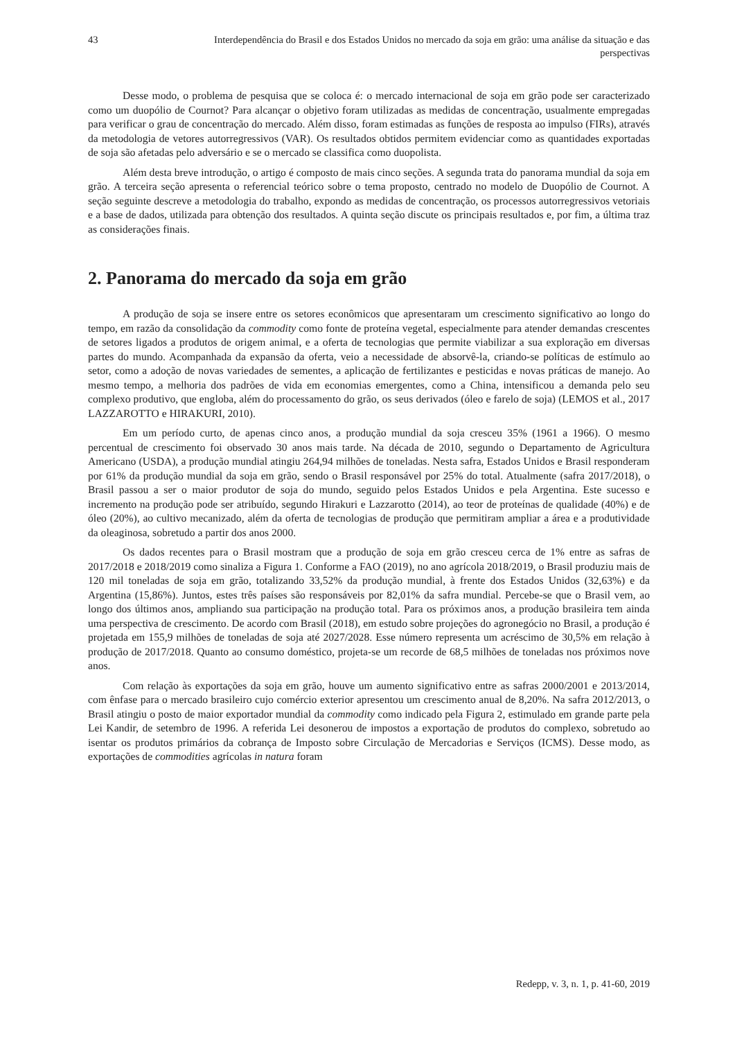43 Interdependência do Brasil e dos Estados Unidos no mercado da soja em grão: uma análise da situação e das perspectivas
Desse modo, o problema de pesquisa que se coloca é: o mercado internacional de soja em grão pode ser caracterizado como um duopólio de Cournot? Para alcançar o objetivo foram utilizadas as medidas de concentração, usualmente empregadas para verificar o grau de concentração do mercado. Além disso, foram estimadas as funções de resposta ao impulso (FIRs), através da metodologia de vetores autorregressivos (VAR). Os resultados obtidos permitem evidenciar como as quantidades exportadas de soja são afetadas pelo adversário e se o mercado se classifica como duopolista.
Além desta breve introdução, o artigo é composto de mais cinco seções. A segunda trata do panorama mundial da soja em grão. A terceira seção apresenta o referencial teórico sobre o tema proposto, centrado no modelo de Duopólio de Cournot. A seção seguinte descreve a metodologia do trabalho, expondo as medidas de concentração, os processos autorregressivos vetoriais e a base de dados, utilizada para obtenção dos resultados. A quinta seção discute os principais resultados e, por fim, a última traz as considerações finais.
2. Panorama do mercado da soja em grão
A produção de soja se insere entre os setores econômicos que apresentaram um crescimento significativo ao longo do tempo, em razão da consolidação da commodity como fonte de proteína vegetal, especialmente para atender demandas crescentes de setores ligados a produtos de origem animal, e a oferta de tecnologias que permite viabilizar a sua exploração em diversas partes do mundo. Acompanhada da expansão da oferta, veio a necessidade de absorvê-la, criando-se políticas de estímulo ao setor, como a adoção de novas variedades de sementes, a aplicação de fertilizantes e pesticidas e novas práticas de manejo. Ao mesmo tempo, a melhoria dos padrões de vida em economias emergentes, como a China, intensificou a demanda pelo seu complexo produtivo, que engloba, além do processamento do grão, os seus derivados (óleo e farelo de soja) (LEMOS et al., 2017 LAZZAROTTO e HIRAKURI, 2010).
Em um período curto, de apenas cinco anos, a produção mundial da soja cresceu 35% (1961 a 1966). O mesmo percentual de crescimento foi observado 30 anos mais tarde. Na década de 2010, segundo o Departamento de Agricultura Americano (USDA), a produção mundial atingiu 264,94 milhões de toneladas. Nesta safra, Estados Unidos e Brasil responderam por 61% da produção mundial da soja em grão, sendo o Brasil responsável por 25% do total. Atualmente (safra 2017/2018), o Brasil passou a ser o maior produtor de soja do mundo, seguido pelos Estados Unidos e pela Argentina. Este sucesso e incremento na produção pode ser atribuído, segundo Hirakuri e Lazzarotto (2014), ao teor de proteínas de qualidade (40%) e de óleo (20%), ao cultivo mecanizado, além da oferta de tecnologias de produção que permitiram ampliar a área e a produtividade da oleaginosa, sobretudo a partir dos anos 2000.
Os dados recentes para o Brasil mostram que a produção de soja em grão cresceu cerca de 1% entre as safras de 2017/2018 e 2018/2019 como sinaliza a Figura 1. Conforme a FAO (2019), no ano agrícola 2018/2019, o Brasil produziu mais de 120 mil toneladas de soja em grão, totalizando 33,52% da produção mundial, à frente dos Estados Unidos (32,63%) e da Argentina (15,86%). Juntos, estes três países são responsáveis por 82,01% da safra mundial. Percebe-se que o Brasil vem, ao longo dos últimos anos, ampliando sua participação na produção total. Para os próximos anos, a produção brasileira tem ainda uma perspectiva de crescimento. De acordo com Brasil (2018), em estudo sobre projeções do agronegócio no Brasil, a produção é projetada em 155,9 milhões de toneladas de soja até 2027/2028. Esse número representa um acréscimo de 30,5% em relação à produção de 2017/2018. Quanto ao consumo doméstico, projeta-se um recorde de 68,5 milhões de toneladas nos próximos nove anos.
Com relação às exportações da soja em grão, houve um aumento significativo entre as safras 2000/2001 e 2013/2014, com ênfase para o mercado brasileiro cujo comércio exterior apresentou um crescimento anual de 8,20%. Na safra 2012/2013, o Brasil atingiu o posto de maior exportador mundial da commodity como indicado pela Figura 2, estimulado em grande parte pela Lei Kandir, de setembro de 1996. A referida Lei desonerou de impostos a exportação de produtos do complexo, sobretudo ao isentar os produtos primários da cobrança de Imposto sobre Circulação de Mercadorias e Serviços (ICMS). Desse modo, as exportações de commodities agrícolas in natura foram
Redepp, v. 3, n. 1, p. 41-60, 2019